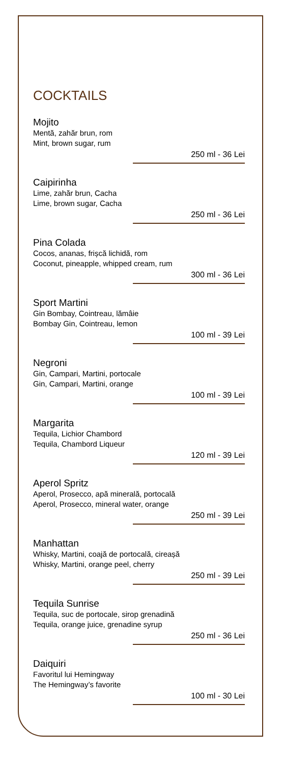COCKTAILS
Mojito
Mentă, zahăr brun, rom
Mint, brown sugar, rum
250 ml - 36 Lei
Caipirinha
Lime, zahăr brun, Cacha
Lime, brown sugar, Cacha
250 ml - 36 Lei
Pina Colada
Cocos, ananas, frișcă lichidă, rom
Coconut, pineapple, whipped cream, rum
300 ml - 36 Lei
Sport Martini
Gin Bombay, Cointreau, lămâie
Bombay Gin, Cointreau, lemon
100 ml - 39 Lei
Negroni
Gin, Campari, Martini, portocale
Gin, Campari, Martini, orange
100 ml - 39 Lei
Margarita
Tequila, Lichior Chambord
Tequila, Chambord Liqueur
120 ml - 39 Lei
Aperol Spritz
Aperol, Prosecco, apă minerală, portocală
Aperol, Prosecco, mineral water, orange
250 ml - 39 Lei
Manhattan
Whisky, Martini, coajă de portocală, cireașă
Whisky, Martini, orange peel, cherry
250 ml - 39 Lei
Tequila Sunrise
Tequila, suc de portocale, sirop grenadină
Tequila, orange juice, grenadine syrup
250 ml - 36 Lei
Daiquiri
Favoritul lui Hemingway
The Hemingway’s favorite
100 ml - 30 Lei